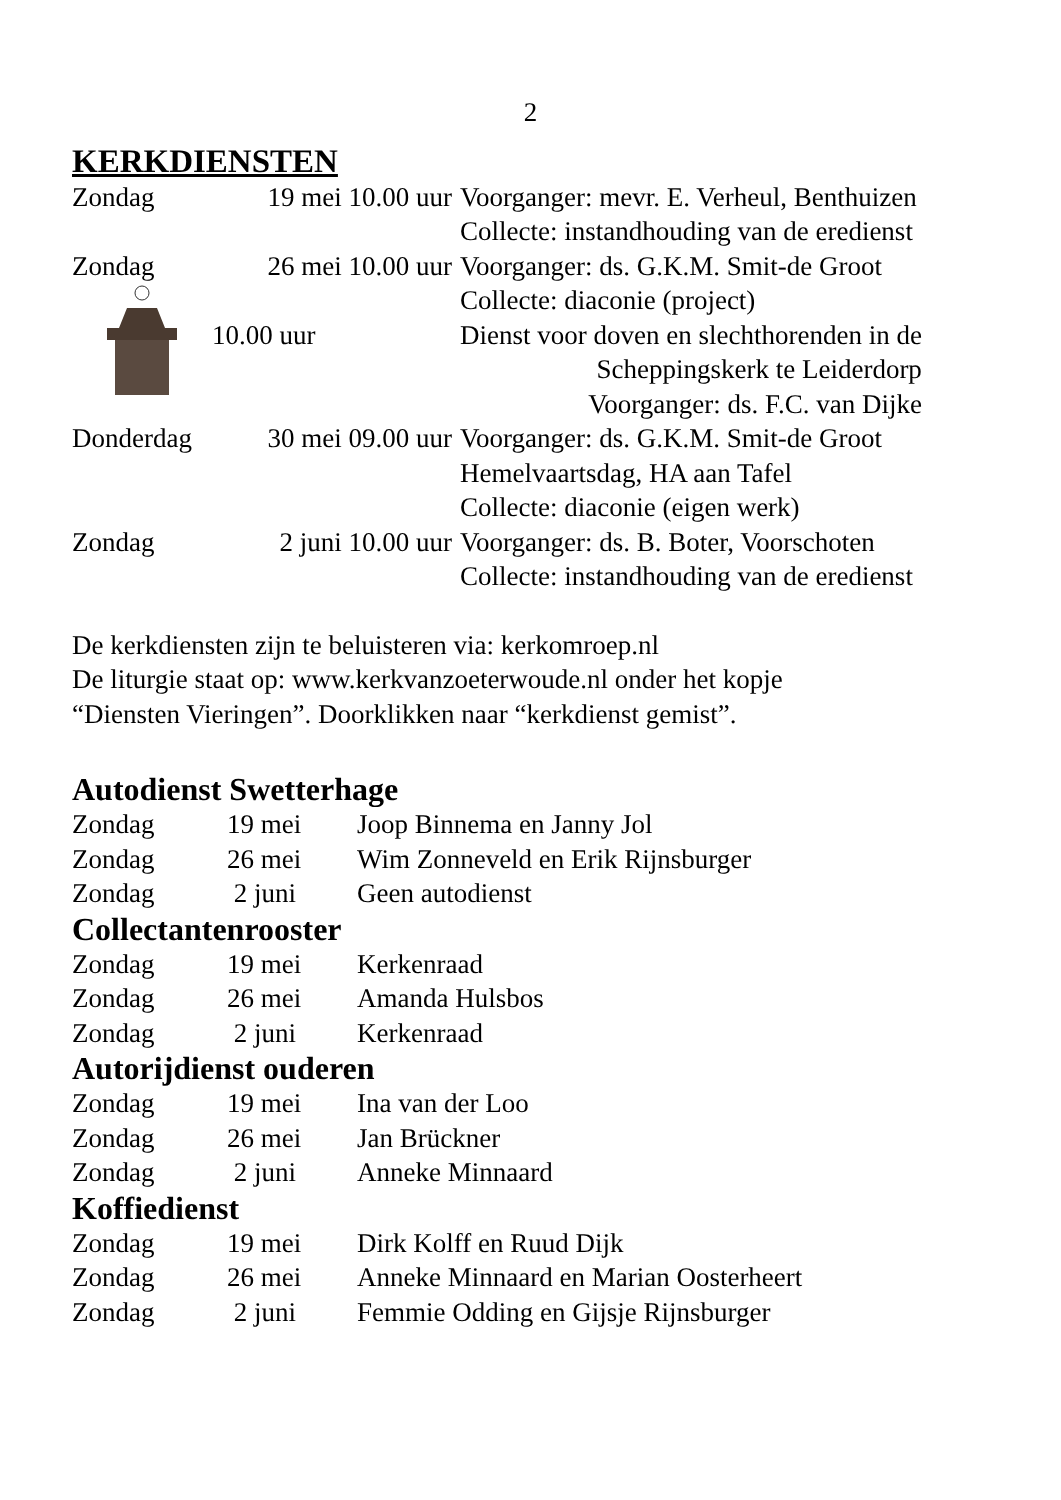2
KERKDIENSTEN
| Zondag | 19 mei 10.00 uur | Voorganger: mevr. E. Verheul, Benthuizen |
| | | Collecte: instandhouding van de eredienst |
| Zondag | 26 mei 10.00 uur | Voorganger: ds. G.K.M. Smit-de Groot |
| | | Collecte: diaconie (project) |
| | 10.00 uur | Dienst voor doven en slechthorenden in de |
| | | Scheppingskerk te Leiderdorp |
| | | Voorganger: ds. F.C. van Dijke |
| Donderdag | 30 mei 09.00 uur | Voorganger: ds. G.K.M. Smit-de Groot |
| | | Hemelvaartsdag, HA aan Tafel |
| | | Collecte: diaconie (eigen werk) |
| Zondag | 2 juni 10.00 uur | Voorganger: ds. B. Boter, Voorschoten |
| | | Collecte: instandhouding van de eredienst |
De kerkdiensten zijn te beluisteren via: kerkomroep.nl
De liturgie staat op: www.kerkvanzoeterwoude.nl onder het kopje
“Diensten Vieringen”. Doorklikken naar “kerkdienst gemist”.
Autodienst Swetterhage
| Zondag | 19 mei | Joop Binnema en Janny Jol |
| Zondag | 26 mei | Wim Zonneveld en Erik Rijnsburger |
| Zondag | 2 juni | Geen autodienst |
Collectantenrooster
| Zondag | 19 mei | Kerkenraad |
| Zondag | 26 mei | Amanda Hulsbos |
| Zondag | 2 juni | Kerkenraad |
Autorijdienst ouderen
| Zondag | 19 mei | Ina van der Loo |
| Zondag | 26 mei | Jan Brückner |
| Zondag | 2 juni | Anneke Minnaard |
Koffiedienst
| Zondag | 19 mei | Dirk Kolff en Ruud Dijk |
| Zondag | 26 mei | Anneke Minnaard en Marian Oosterheert |
| Zondag | 2 juni | Femmie Odding en Gijsje Rijnsburger |